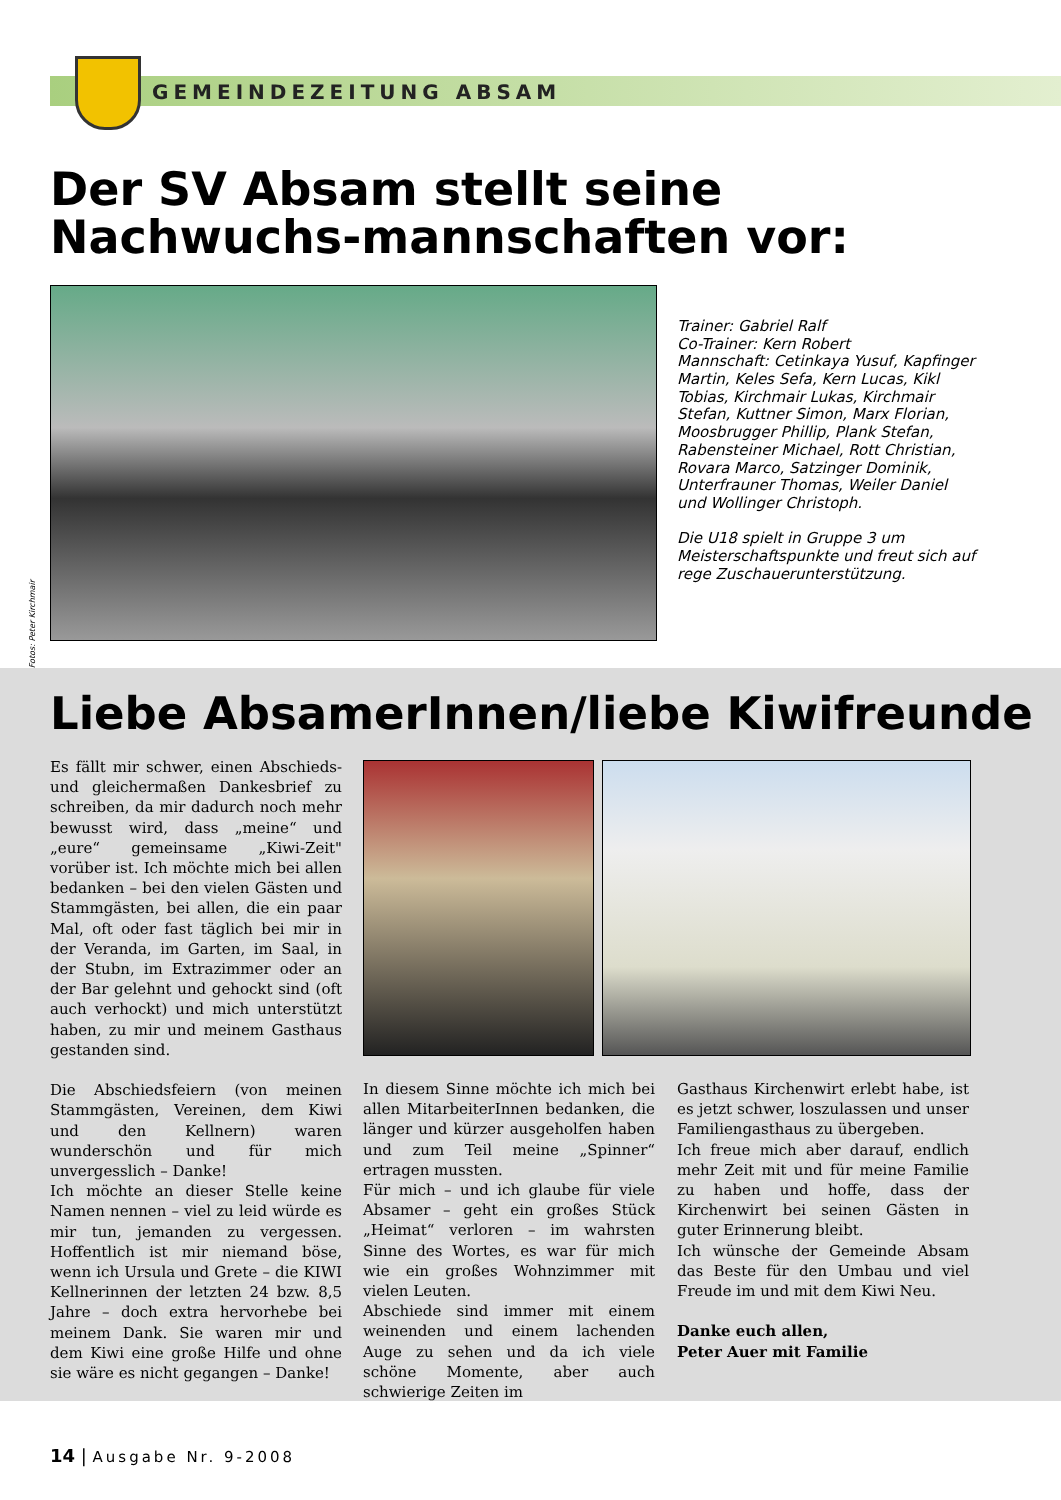GEMEINDEZEITUNG ABSAM
Der SV Absam stellt seine Nachwuchs-mannschaften vor:
Fotos: Peter Kirchmair
Trainer: Gabriel Ralf
Co-Trainer: Kern Robert
Mannschaft: Cetinkaya Yusuf, Kapfinger Martin, Keles Sefa, Kern Lucas, Kikl Tobias, Kirchmair Lukas, Kirchmair Stefan, Kuttner Simon, Marx Florian, Moosbrugger Phillip, Plank Stefan, Rabensteiner Michael, Rott Christian, Rovara Marco, Satzinger Dominik,
Unterfrauner Thomas, Weiler Daniel und Wollinger Christoph.
Die U18 spielt in Gruppe 3 um Meisterschaftspunkte und freut sich auf rege Zuschauerunterstützung.
Liebe AbsamerInnen/liebe Kiwifreunde
Es fällt mir schwer, einen Abschieds- und gleichermaßen Dankesbrief zu schreiben, da mir dadurch noch mehr bewusst wird, dass „meine“ und „eure“ gemeinsame „Kiwi-Zeit" vorüber ist. Ich möchte mich bei allen bedanken – bei den vielen Gästen und Stammgästen, bei allen, die ein paar Mal, oft oder fast täglich bei mir in der Veranda, im Garten, im Saal, in der Stubn, im Extrazimmer oder an der Bar gelehnt und gehockt sind (oft auch verhockt) und mich unterstützt haben, zu mir und meinem Gasthaus gestanden sind.
Die Abschiedsfeiern (von meinen Stammgästen, Vereinen, dem Kiwi und den Kellnern) waren wunderschön und für mich unvergesslich – Danke!
Ich möchte an dieser Stelle keine Namen nennen – viel zu leid würde es mir tun, jemanden zu vergessen. Hoffentlich ist mir niemand böse, wenn ich Ursula und Grete – die KIWI Kellnerinnen der letzten 24 bzw. 8,5 Jahre – doch extra hervorhebe bei meinem Dank. Sie waren mir und dem Kiwi eine große Hilfe und ohne sie wäre es nicht gegangen – Danke!
In diesem Sinne möchte ich mich bei allen MitarbeiterInnen bedanken, die länger und kürzer ausgeholfen haben und zum Teil meine „Spinner“ ertragen mussten.
Für mich – und ich glaube für viele Absamer – geht ein großes Stück „Heimat“ verloren – im wahrsten Sinne des Wortes, es war für mich wie ein großes Wohnzimmer mit vielen Leuten.
Abschiede sind immer mit einem weinenden und einem lachenden Auge zu sehen und da ich viele schöne Momente, aber auch schwierige Zeiten im
Gasthaus Kirchenwirt erlebt habe, ist es jetzt schwer, loszulassen und unser Familiengasthaus zu übergeben.
Ich freue mich aber darauf, endlich mehr Zeit mit und für meine Familie zu haben und hoffe, dass der Kirchenwirt bei seinen Gästen in guter Erinnerung bleibt.
Ich wünsche der Gemeinde Absam das Beste für den Umbau und viel Freude im und mit dem Kiwi Neu.
Danke euch allen,
Peter Auer mit Familie
14 | Ausgabe Nr. 9-2008